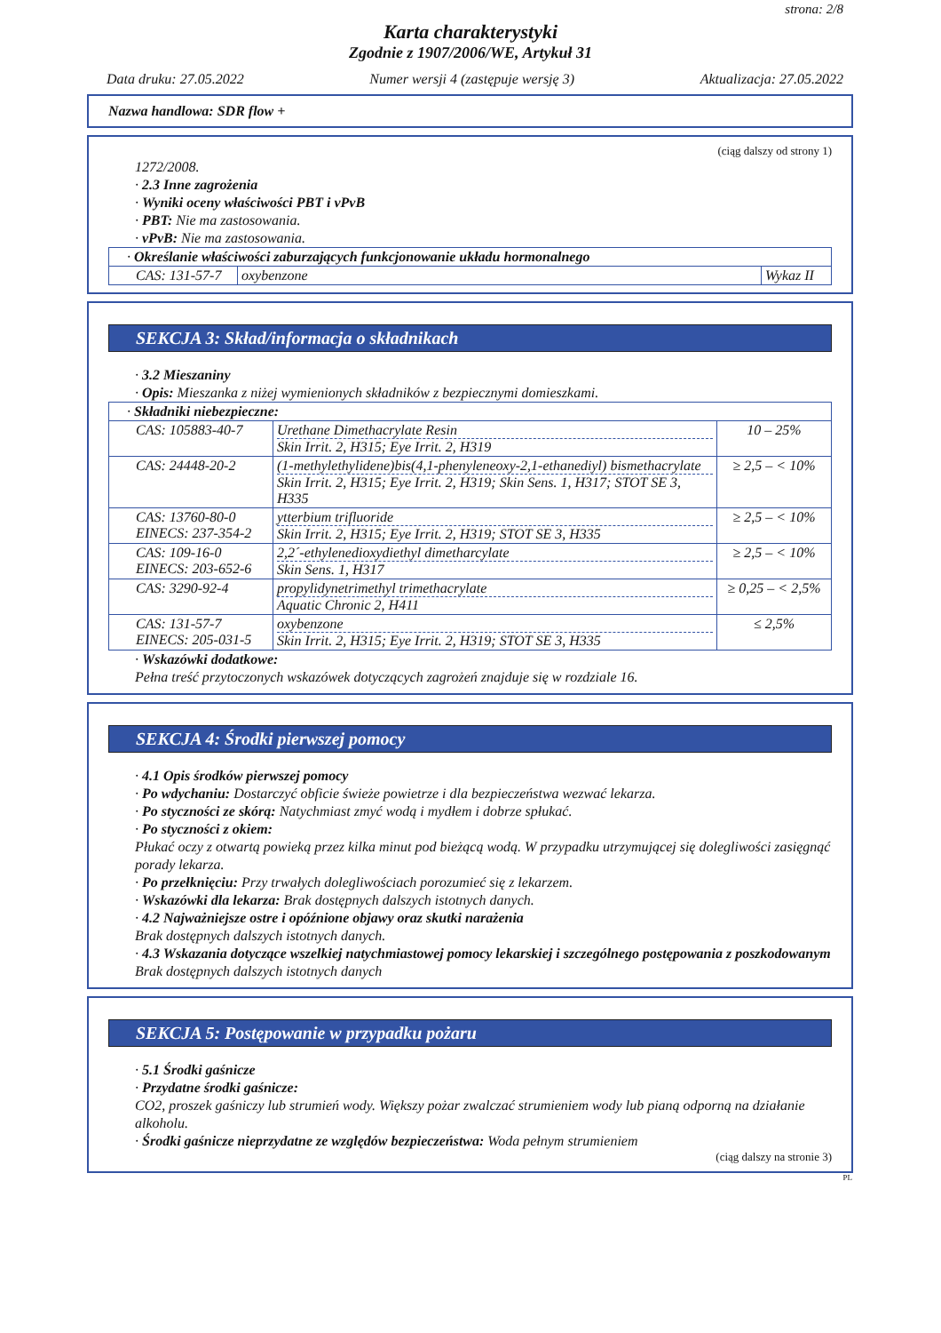strona: 2/8
Karta charakterystyki
Zgodnie z 1907/2006/WE, Artykuł 31
Data druku: 27.05.2022 Numer wersji 4 (zastępuje wersję 3) Aktualizacja: 27.05.2022
Nazwa handlowa: SDR flow +
(ciąg dalszy od strony 1)
1272/2008.
· 2.3 Inne zagrożenia
· Wyniki oceny właściwości PBT i vPvB
· PBT: Nie ma zastosowania.
· vPvB: Nie ma zastosowania.
| · Określanie właściwości zaburzających funkcjonowanie układu hormonalnego | | |
| CAS: 131-57-7 | oxybenzone | Wykaz II |
SEKCJA 3: Skład/informacja o składnikach
· 3.2 Mieszaniny
· Opis: Mieszanka z niżej wymienionych składników z bezpiecznymi domieszkami.
| · Składniki niebezpieczne: | | |
| CAS: 105883-40-7 | Urethane Dimethacrylate Resin Skin Irrit. 2, H315; Eye Irrit. 2, H319 | 10 – 25% |
| CAS: 24448-20-2 | (1-methylethylidene)bis(4,1-phenyleneoxy-2,1-ethanediyl) bismethacrylate Skin Irrit. 2, H315; Eye Irrit. 2, H319; Skin Sens. 1, H317; STOT SE 3, H335 | ≥ 2,5 – < 10% |
| CAS: 13760-80-0 EINECS: 237-354-2 | ytterbium trifluoride Skin Irrit. 2, H315; Eye Irrit. 2, H319; STOT SE 3, H335 | ≥ 2,5 – < 10% |
| CAS: 109-16-0 EINECS: 203-652-6 | 2,2´-ethylenedioxydiethyl dimetharcylate Skin Sens. 1, H317 | ≥ 2,5 – < 10% |
| CAS: 3290-92-4 | propylidynetrimethyl trimethacrylate Aquatic Chronic 2, H411 | ≥ 0,25 – < 2,5% |
| CAS: 131-57-7 EINECS: 205-031-5 | oxybenzone Skin Irrit. 2, H315; Eye Irrit. 2, H319; STOT SE 3, H335 | ≤ 2,5% |
· Wskazówki dodatkowe:
Pełna treść przytoczonych wskazówek dotyczących zagrożeń znajduje się w rozdziale 16.
SEKCJA 4: Środki pierwszej pomocy
· 4.1 Opis środków pierwszej pomocy
· Po wdychaniu: Dostarczyć obficie świeże powietrze i dla bezpieczeństwa wezwać lekarza.
· Po styczności ze skórą: Natychmiast zmyć wodą i mydłem i dobrze spłukać.
· Po styczności z okiem:
Płukać oczy z otwartą powieką przez kilka minut pod bieżącą wodą. W przypadku utrzymującej się dolegliwości zasięgnąć porady lekarza.
· Po przełknięciu: Przy trwałych dolegliwościach porozumieć się z lekarzem.
· Wskazówki dla lekarza: Brak dostępnych dalszych istotnych danych.
· 4.2 Najważniejsze ostre i opóźnione objawy oraz skutki narażenia
Brak dostępnych dalszych istotnych danych.
· 4.3 Wskazania dotyczące wszelkiej natychmiastowej pomocy lekarskiej i szczególnego postępowania z poszkodowanym
Brak dostępnych dalszych istotnych danych
SEKCJA 5: Postępowanie w przypadku pożaru
· 5.1 Środki gaśnicze
· Przydatne środki gaśnicze:
CO2, proszek gaśniczy lub strumień wody. Większy pożar zwalczać strumieniem wody lub pianą odporną na działanie alkoholu.
· Środki gaśnicze nieprzydatne ze względów bezpieczeństwa: Woda pełnym strumieniem
(ciąg dalszy na stronie 3)
PL